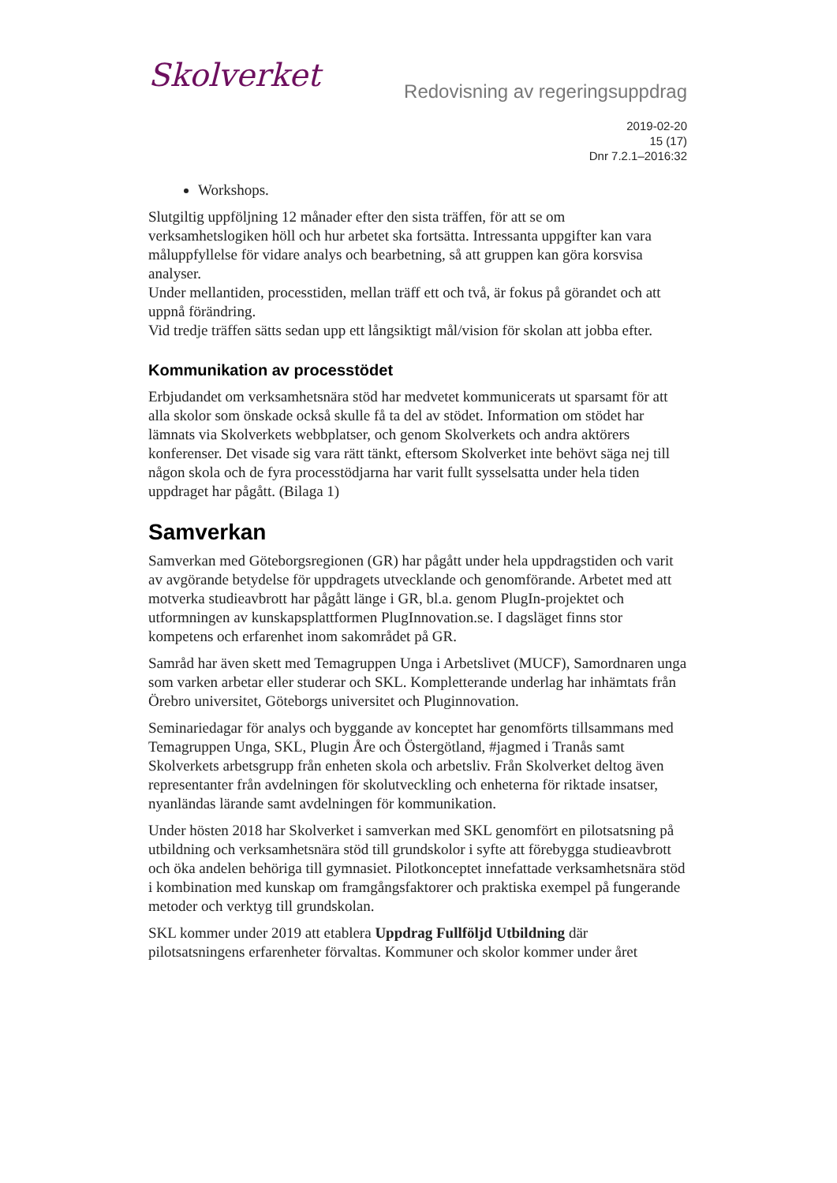Skolverket
Redovisning av regeringsuppdrag
2019-02-20
15 (17)
Dnr 7.2.1–2016:32
Workshops.
Slutgiltig uppföljning 12 månader efter den sista träffen, för att se om verksamhetslogiken höll och hur arbetet ska fortsätta. Intressanta uppgifter kan vara måluppfyllelse för vidare analys och bearbetning, så att gruppen kan göra korsvisa analyser.
Under mellantiden, processtiden, mellan träff ett och två, är fokus på görandet och att uppnå förändring.
Vid tredje träffen sätts sedan upp ett långsiktigt mål/vision för skolan att jobba efter.
Kommunikation av processtödet
Erbjudandet om verksamhetsnära stöd har medvetet kommunicerats ut sparsamt för att alla skolor som önskade också skulle få ta del av stödet. Information om stödet har lämnats via Skolverkets webbplatser, och genom Skolverkets och andra aktörers konferenser. Det visade sig vara rätt tänkt, eftersom Skolverket inte behövt säga nej till någon skola och de fyra processtödjarna har varit fullt sysselsatta under hela tiden uppdraget har pågått. (Bilaga 1)
Samverkan
Samverkan med Göteborgsregionen (GR) har pågått under hela uppdragstiden och varit av avgörande betydelse för uppdragets utvecklande och genomförande. Arbetet med att motverka studieavbrott har pågått länge i GR, bl.a. genom PlugIn-projektet och utformningen av kunskapsplattformen PlugInnovation.se. I dagsläget finns stor kompetens och erfarenhet inom sakområdet på GR.
Samråd har även skett med Temagruppen Unga i Arbetslivet (MUCF), Samordnaren unga som varken arbetar eller studerar och SKL. Kompletterande underlag har inhämtats från Örebro universitet, Göteborgs universitet och Pluginnovation.
Seminariedagar för analys och byggande av konceptet har genomförts tillsammans med Temagruppen Unga, SKL, Plugin Åre och Östergötland, #jagmed i Tranås samt Skolverkets arbetsgrupp från enheten skola och arbetsliv. Från Skolverket deltog även representanter från avdelningen för skolutveckling och enheterna för riktade insatser, nyanländas lärande samt avdelningen för kommunikation.
Under hösten 2018 har Skolverket i samverkan med SKL genomfört en pilotsatsning på utbildning och verksamhetsnära stöd till grundskolor i syfte att förebygga studieavbrott och öka andelen behöriga till gymnasiet. Pilotkonceptet innefattade verksamhetsnära stöd i kombination med kunskap om framgångsfaktorer och praktiska exempel på fungerande metoder och verktyg till grundskolan.
SKL kommer under 2019 att etablera Uppdrag Fullföljd Utbildning där pilotsatsningens erfarenheter förvaltas. Kommuner och skolor kommer under året